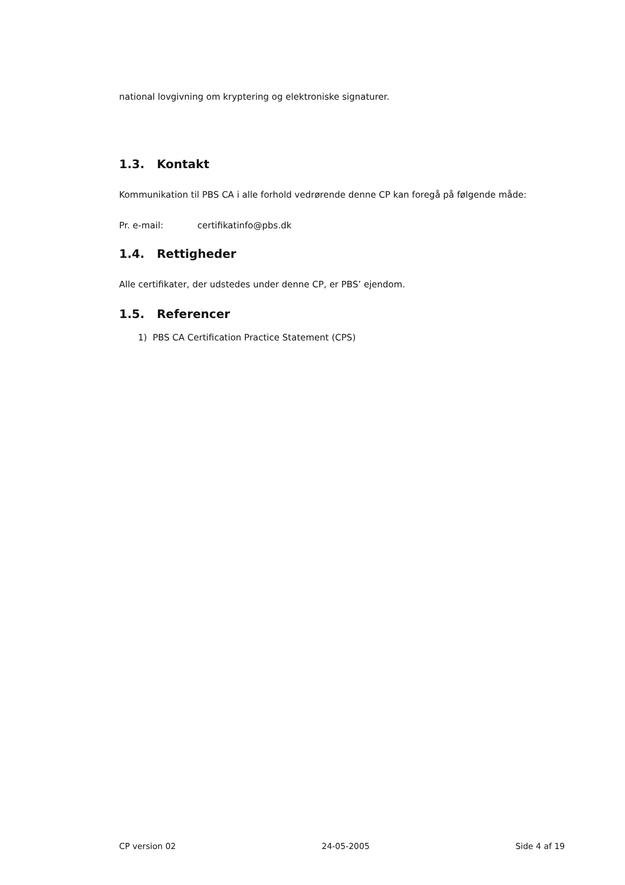national lovgivning om kryptering og elektroniske signaturer.
1.3. Kontakt
Kommunikation til PBS CA i alle forhold vedrørende denne CP kan foregå på følgende måde:
Pr. e-mail: certifikatinfo@pbs.dk
1.4. Rettigheder
Alle certifikater, der udstedes under denne CP, er PBS’ ejendom.
1.5. Referencer
1) PBS CA Certification Practice Statement (CPS)
CP version 02 24-05-2005 Side 4 af 19